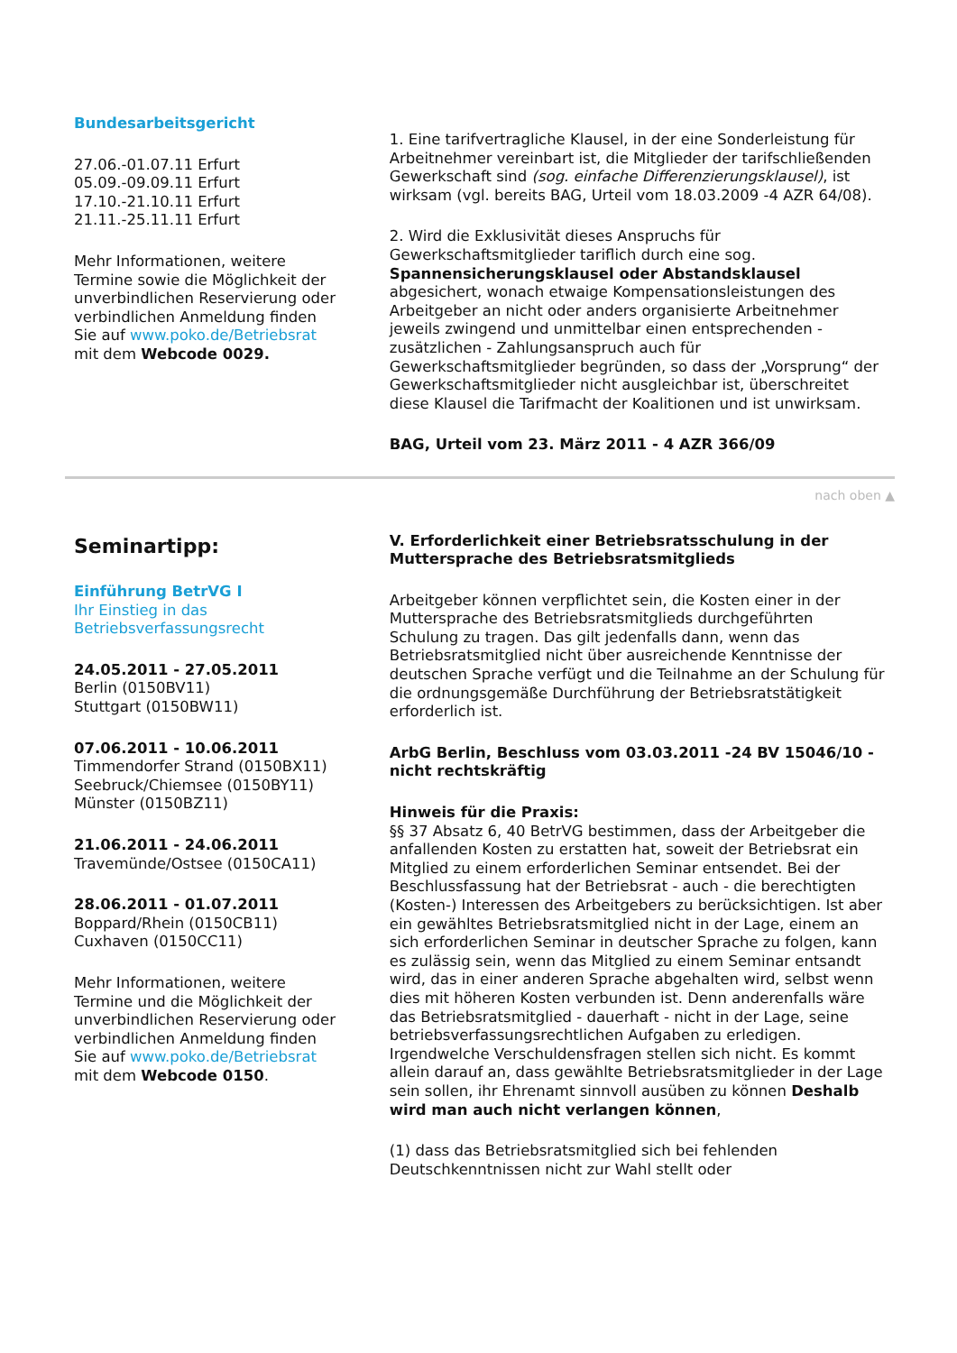Bundesarbeitsgericht
27.06.-01.07.11 Erfurt
05.09.-09.09.11 Erfurt
17.10.-21.10.11 Erfurt
21.11.-25.11.11 Erfurt
Mehr Informationen, weitere Termine sowie die Möglichkeit der unverbindlichen Reservierung oder verbindlichen Anmeldung finden Sie auf www.poko.de/Betriebsrat mit dem Webcode 0029.
1. Eine tarifvertragliche Klausel, in der eine Sonderleistung für Arbeitnehmer vereinbart ist, die Mitglieder der tarifschließenden Gewerkschaft sind (sog. einfache Differenzierungsklausel), ist wirksam (vgl. bereits BAG, Urteil vom 18.03.2009 -4 AZR 64/08).
2. Wird die Exklusivität dieses Anspruchs für Gewerkschaftsmitglieder tariflich durch eine sog. Spannensicherungsklausel oder Abstandsklausel abgesichert, wonach etwaige Kompensationsleistungen des Arbeitgeber an nicht oder anders organisierte Arbeitnehmer jeweils zwingend und unmittelbar einen entsprechenden - zusätzlichen - Zahlungsanspruch auch für Gewerkschaftsmitglieder begründen, so dass der „Vorsprung“ der Gewerkschaftsmitglieder nicht ausgleichbar ist, überschreitet diese Klausel die Tarifmacht der Koalitionen und ist unwirksam.
BAG, Urteil vom 23. März 2011 - 4 AZR 366/09
nach oben ▲
Seminartipp:
Einführung BetrVG I
Ihr Einstieg in das Betriebsverfassungsrecht
24.05.2011 - 27.05.2011
Berlin (0150BV11)
Stuttgart (0150BW11)
07.06.2011 - 10.06.2011
Timmendorfer Strand (0150BX11)
Seebruck/Chiemsee (0150BY11)
Münster (0150BZ11)
21.06.2011 - 24.06.2011
Travemünde/Ostsee (0150CA11)
28.06.2011 - 01.07.2011
Boppard/Rhein (0150CB11)
Cuxhaven (0150CC11)
Mehr Informationen, weitere Termine und die Möglichkeit der unverbindlichen Reservierung oder verbindlichen Anmeldung finden Sie auf www.poko.de/Betriebsrat mit dem Webcode 0150.
V. Erforderlichkeit einer Betriebsratsschulung in der Muttersprache des Betriebsratsmitglieds
Arbeitgeber können verpflichtet sein, die Kosten einer in der Muttersprache des Betriebsratsmitglieds durchgeführten Schulung zu tragen. Das gilt jedenfalls dann, wenn das Betriebsratsmitglied nicht über ausreichende Kenntnisse der deutschen Sprache verfügt und die Teilnahme an der Schulung für die ordnungsgemäße Durchführung der Betriebsratstätigkeit erforderlich ist.
ArbG Berlin, Beschluss vom 03.03.2011 -24 BV 15046/10 - nicht rechtskräftig
Hinweis für die Praxis:
§§ 37 Absatz 6, 40 BetrVG bestimmen, dass der Arbeitgeber die anfallenden Kosten zu erstatten hat, soweit der Betriebsrat ein Mitglied zu einem erforderlichen Seminar entsendet. Bei der Beschlussfassung hat der Betriebsrat - auch - die berechtigten (Kosten-) Interessen des Arbeitgebers zu berücksichtigen. Ist aber ein gewähltes Betriebsratsmitglied nicht in der Lage, einem an sich erforderlichen Seminar in deutscher Sprache zu folgen, kann es zulässig sein, wenn das Mitglied zu einem Seminar entsandt wird, das in einer anderen Sprache abgehalten wird, selbst wenn dies mit höheren Kosten verbunden ist. Denn anderenfalls wäre das Betriebsratsmitglied - dauerhaft - nicht in der Lage, seine betriebsverfassungsrechtlichen Aufgaben zu erledigen. Irgendwelche Verschuldensfragen stellen sich nicht. Es kommt allein darauf an, dass gewählte Betriebsratsmitglieder in der Lage sein sollen, ihr Ehrenamt sinnvoll ausüben zu können Deshalb wird man auch nicht verlangen können,
(1) dass das Betriebsratsmitglied sich bei fehlenden Deutschkenntnissen nicht zur Wahl stellt oder